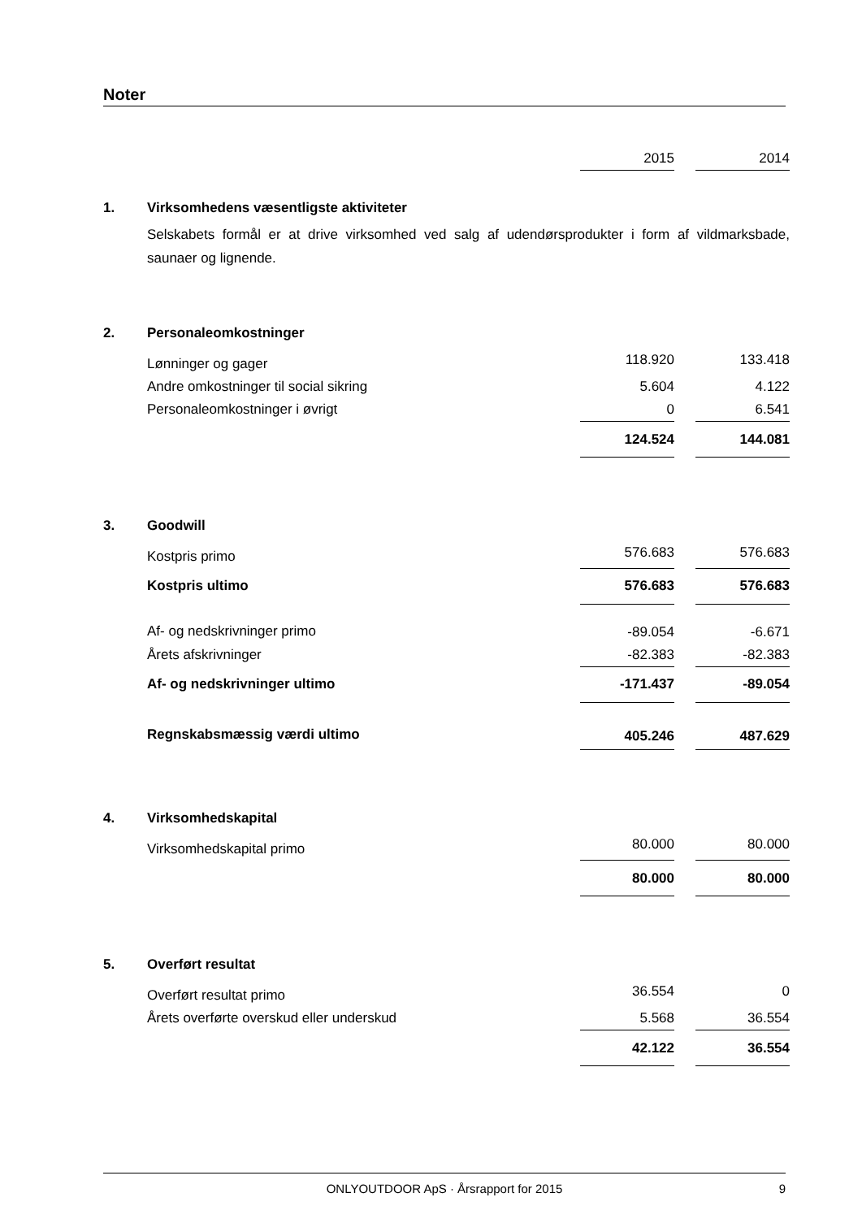Noter
| | | 2015 | | 2014 |
| 1. | Virksomhedens væsentligste aktiviteter |
| | Selskabets formål er at drive virksomhed ved salg af udendørsprodukter i form af vildmarksbade, saunaer og lignende. |
| 2. | Personaleomkostninger | | | |
| | Lønninger og gager | 118.920 | | 133.418 |
| | Andre omkostninger til social sikring | 5.604 | | 4.122 |
| | Personaleomkostninger i øvrigt | 0 | | 6.541 |
| | | 124.524 | | 144.081 |
| 3. | Goodwill | | | |
| | Kostpris primo | 576.683 | | 576.683 |
| | Kostpris ultimo | 576.683 | | 576.683 |
| | Af- og nedskrivninger primo | -89.054 | | -6.671 |
| | Årets afskrivninger | -82.383 | | -82.383 |
| | Af- og nedskrivninger ultimo | -171.437 | | -89.054 |
| | Regnskabsmæssig værdi ultimo | 405.246 | | 487.629 |
| 4. | Virksomhedskapital | | | |
| | Virksomhedskapital primo | 80.000 | | 80.000 |
| | | 80.000 | | 80.000 |
| 5. | Overført resultat | | | |
| | Overført resultat primo | 36.554 | | 0 |
| | Årets overførte overskud eller underskud | 5.568 | | 36.554 |
| | | 42.122 | | 36.554 |
ONLYOUTDOOR ApS · Årsrapport for 2015 9